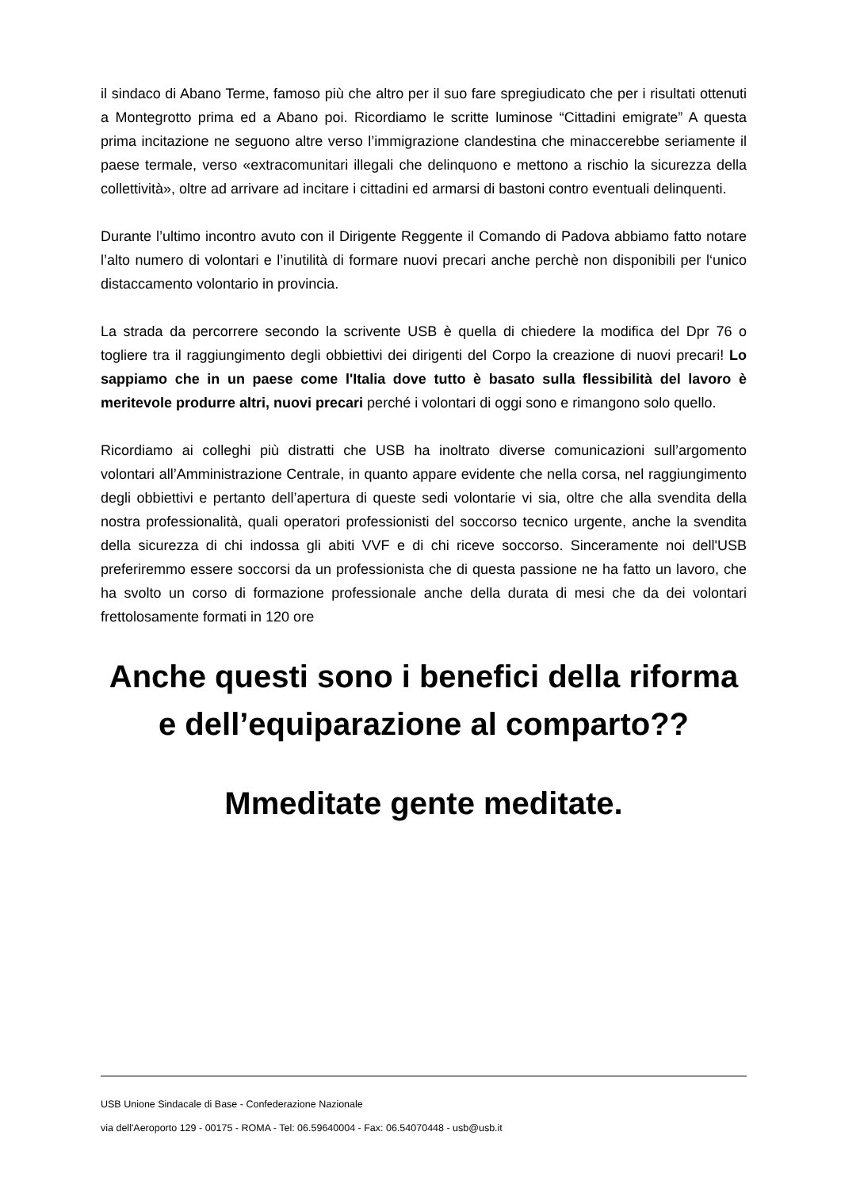il sindaco di Abano Terme, famoso più che altro per il suo fare spregiudicato che per i risultati ottenuti a Montegrotto prima ed a Abano poi. Ricordiamo le scritte luminose “Cittadini emigrate” A questa prima incitazione ne seguono altre verso l’immigrazione clandestina che minaccerebbe seriamente il paese termale, verso «extracomunitari illegali che delinquono e mettono a rischio la sicurezza della collettività», oltre ad arrivare ad incitare i cittadini ed armarsi di bastoni contro eventuali delinquenti.
Durante l’ultimo incontro avuto con il Dirigente Reggente il Comando di Padova abbiamo fatto notare l’alto numero di volontari e l’inutilità di formare nuovi precari anche perchè non disponibili per l‘unico distaccamento volontario in provincia.
La strada da percorrere secondo la scrivente USB è quella di chiedere la modifica del Dpr 76 o togliere tra il raggiungimento degli obbiettivi dei dirigenti del Corpo la creazione di nuovi precari! Lo sappiamo che in un paese come l'Italia dove tutto è basato sulla flessibilità del lavoro è meritevole produrre altri, nuovi precari perché i volontari di oggi sono e rimangono solo quello.
Ricordiamo ai colleghi più distratti che USB ha inoltrato diverse comunicazioni sull’argomento volontari all’Amministrazione Centrale, in quanto appare evidente che nella corsa, nel raggiungimento degli obbiettivi e pertanto dell’apertura di queste sedi volontarie vi sia, oltre che alla svendita della nostra professionalità, quali operatori professionisti del soccorso tecnico urgente, anche la svendita della sicurezza di chi indossa gli abiti VVF e di chi riceve soccorso. Sinceramente noi dell'USB preferiremmo essere soccorsi da un professionista che di questa passione ne ha fatto un lavoro, che ha svolto un corso di formazione professionale anche della durata di mesi che da dei volontari frettolosamente formati in 120 ore
Anche questi sono i benefici della riforma e dell’equiparazione al comparto??
Mmeditate gente meditate.
USB Unione Sindacale di Base - Confederazione Nazionale
via dell'Aeroporto 129 - 00175 - ROMA - Tel: 06.59640004 - Fax: 06.54070448 - usb@usb.it